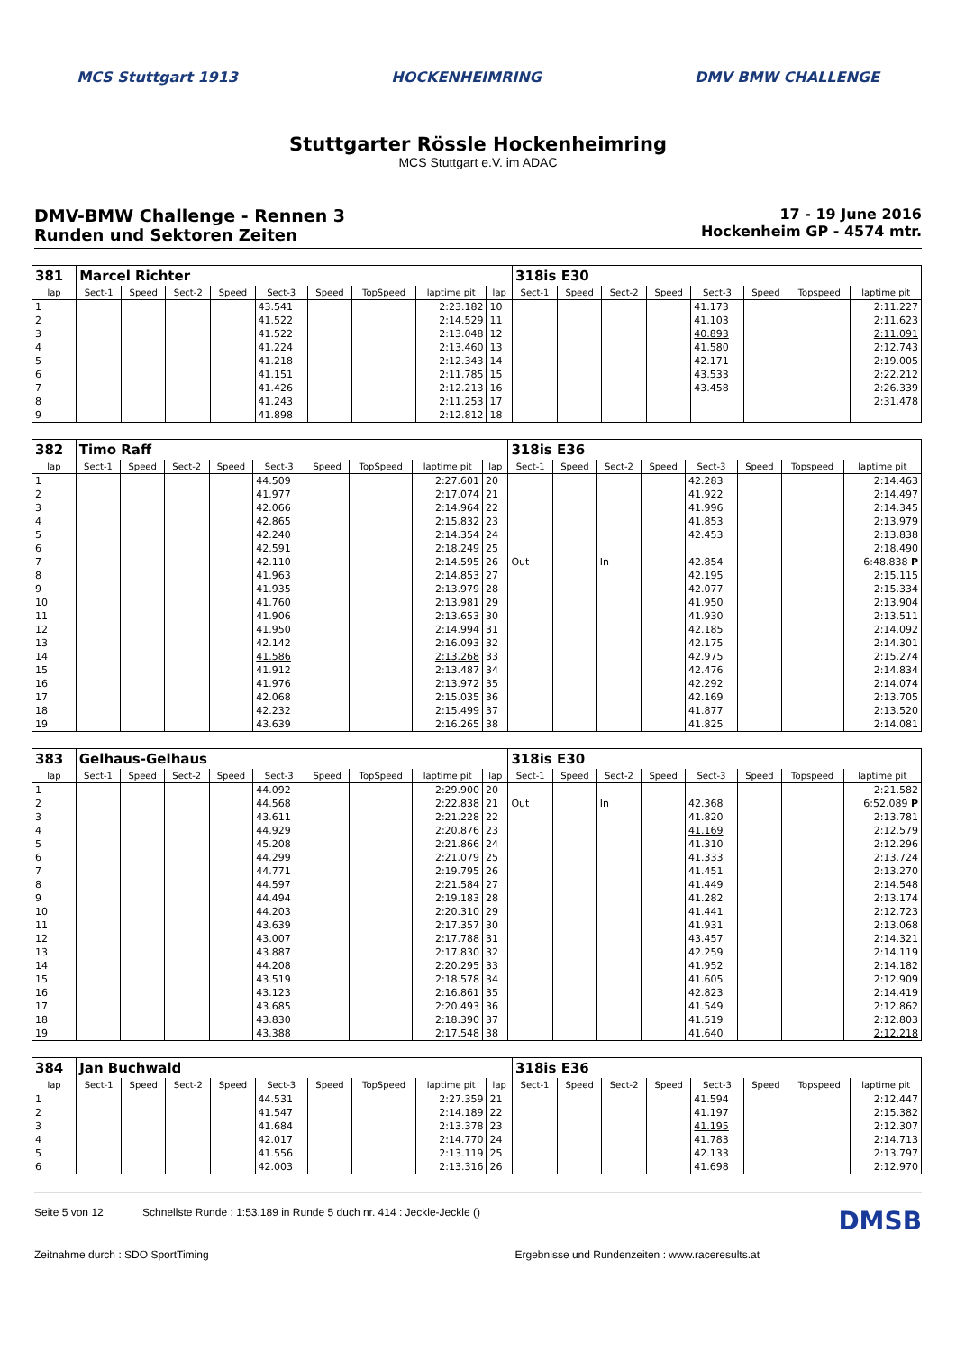MCS Stuttgart 1913 HOCKENHEIMRING DMV BMW CHALLENGE
Stuttgarter Rössle Hockenheimring
MCS Stuttgart e.V. im ADAC
DMV-BMW Challenge - Rennen 3
Runden und Sektoren Zeiten
17 - 19 June 2016
Hockenheim GP - 4574 mtr.
| 381 | Marcel Richter | | | | | | | | | 318is E30 | | | | | | | |
| lap | Sect-1 | Speed | Sect-2 | Speed | Sect-3 | Speed | TopSpeed | laptime pit | lap | Sect-1 | Speed | Sect-2 | Speed | Sect-3 | Speed | Topspeed | laptime pit |
| 1 | | | | | 43.541 | | | 2:23.182 | 10 | | | | | 41.173 | | | 2:11.227 |
| 2 | | | | | 41.522 | | | 2:14.529 | 11 | | | | | 41.103 | | | 2:11.623 |
| 3 | | | | | 41.522 | | | 2:13.048 | 12 | | | | | 40.893 | | | 2:11.091 |
| 4 | | | | | 41.224 | | | 2:13.460 | 13 | | | | | 41.580 | | | 2:12.743 |
| 5 | | | | | 41.218 | | | 2:12.343 | 14 | | | | | 42.171 | | | 2:19.005 |
| 6 | | | | | 41.151 | | | 2:11.785 | 15 | | | | | 43.533 | | | 2:22.212 |
| 7 | | | | | 41.426 | | | 2:12.213 | 16 | | | | | 43.458 | | | 2:26.339 |
| 8 | | | | | 41.243 | | | 2:11.253 | 17 | | | | | | | | 2:31.478 |
| 9 | | | | | 41.898 | | | 2:12.812 | 18 | | | | | | | | |
| 382 | Timo Raff | | | | | | | | | 318is E36 | | | | | | | |
| lap | Sect-1 | Speed | Sect-2 | Speed | Sect-3 | Speed | TopSpeed | laptime pit | lap | Sect-1 | Speed | Sect-2 | Speed | Sect-3 | Speed | Topspeed | laptime pit |
| 1 | | | | | 44.509 | | | 2:27.601 | 20 | | | | | 42.283 | | | 2:14.463 |
| 2 | | | | | 41.977 | | | 2:17.074 | 21 | | | | | 41.922 | | | 2:14.497 |
| 3 | | | | | 42.066 | | | 2:14.964 | 22 | | | | | 41.996 | | | 2:14.345 |
| 4 | | | | | 42.865 | | | 2:15.832 | 23 | | | | | 41.853 | | | 2:13.979 |
| 5 | | | | | 42.240 | | | 2:14.354 | 24 | | | | | 42.453 | | | 2:13.838 |
| 6 | | | | | 42.591 | | | 2:18.249 | 25 | | | | | | | | 2:18.490 |
| 7 | | | | | 42.110 | | | 2:14.595 | 26 | Out | | In | | 42.854 | | | 6:48.838 P |
| 8 | | | | | 41.963 | | | 2:14.853 | 27 | | | | | 42.195 | | | 2:15.115 |
| 9 | | | | | 41.935 | | | 2:13.979 | 28 | | | | | 42.077 | | | 2:15.334 |
| 10 | | | | | 41.760 | | | 2:13.981 | 29 | | | | | 41.950 | | | 2:13.904 |
| 11 | | | | | 41.906 | | | 2:13.653 | 30 | | | | | 41.930 | | | 2:13.511 |
| 12 | | | | | 41.950 | | | 2:14.994 | 31 | | | | | 42.185 | | | 2:14.092 |
| 13 | | | | | 42.142 | | | 2:16.093 | 32 | | | | | 42.175 | | | 2:14.301 |
| 14 | | | | | 41.586 | | | 2:13.268 | 33 | | | | | 42.975 | | | 2:15.274 |
| 15 | | | | | 41.912 | | | 2:13.487 | 34 | | | | | 42.476 | | | 2:14.834 |
| 16 | | | | | 41.976 | | | 2:13.972 | 35 | | | | | 42.292 | | | 2:14.074 |
| 17 | | | | | 42.068 | | | 2:15.035 | 36 | | | | | 42.169 | | | 2:13.705 |
| 18 | | | | | 42.232 | | | 2:15.499 | 37 | | | | | 41.877 | | | 2:13.520 |
| 19 | | | | | 43.639 | | | 2:16.265 | 38 | | | | | 41.825 | | | 2:14.081 |
| 383 | Gelhaus-Gelhaus | | | | | | | | | 318is E30 | | | | | | | |
| lap | Sect-1 | Speed | Sect-2 | Speed | Sect-3 | Speed | TopSpeed | laptime pit | lap | Sect-1 | Speed | Sect-2 | Speed | Sect-3 | Speed | Topspeed | laptime pit |
| 1 | | | | | 44.092 | | | 2:29.900 | 20 | | | | | | | | 2:21.582 |
| 2 | | | | | 44.568 | | | 2:22.838 | 21 | Out | | In | | 42.368 | | | 6:52.089 P |
| 3 | | | | | 43.611 | | | 2:21.228 | 22 | | | | | 41.820 | | | 2:13.781 |
| 4 | | | | | 44.929 | | | 2:20.876 | 23 | | | | | 41.169 | | | 2:12.579 |
| 5 | | | | | 45.208 | | | 2:21.866 | 24 | | | | | 41.310 | | | 2:12.296 |
| 6 | | | | | 44.299 | | | 2:21.079 | 25 | | | | | 41.333 | | | 2:13.724 |
| 7 | | | | | 44.771 | | | 2:19.795 | 26 | | | | | 41.451 | | | 2:13.270 |
| 8 | | | | | 44.597 | | | 2:21.584 | 27 | | | | | 41.449 | | | 2:14.548 |
| 9 | | | | | 44.494 | | | 2:19.183 | 28 | | | | | 41.282 | | | 2:13.174 |
| 10 | | | | | 44.203 | | | 2:20.310 | 29 | | | | | 41.441 | | | 2:12.723 |
| 11 | | | | | 43.639 | | | 2:17.357 | 30 | | | | | 41.931 | | | 2:13.068 |
| 12 | | | | | 43.007 | | | 2:17.788 | 31 | | | | | 43.457 | | | 2:14.321 |
| 13 | | | | | 43.887 | | | 2:17.830 | 32 | | | | | 42.259 | | | 2:14.119 |
| 14 | | | | | 44.208 | | | 2:20.295 | 33 | | | | | 41.952 | | | 2:14.182 |
| 15 | | | | | 43.519 | | | 2:18.578 | 34 | | | | | 41.605 | | | 2:12.909 |
| 16 | | | | | 43.123 | | | 2:16.861 | 35 | | | | | 42.823 | | | 2:14.419 |
| 17 | | | | | 43.685 | | | 2:20.493 | 36 | | | | | 41.549 | | | 2:12.862 |
| 18 | | | | | 43.830 | | | 2:18.390 | 37 | | | | | 41.519 | | | 2:12.803 |
| 19 | | | | | 43.388 | | | 2:17.548 | 38 | | | | | 41.640 | | | 2:12.218 |
| 384 | Jan Buchwald | | | | | | | | | 318is E36 | | | | | | | |
| lap | Sect-1 | Speed | Sect-2 | Speed | Sect-3 | Speed | TopSpeed | laptime pit | lap | Sect-1 | Speed | Sect-2 | Speed | Sect-3 | Speed | Topspeed | laptime pit |
| 1 | | | | | 44.531 | | | 2:27.359 | 21 | | | | | 41.594 | | | 2:12.447 |
| 2 | | | | | 41.547 | | | 2:14.189 | 22 | | | | | 41.197 | | | 2:15.382 |
| 3 | | | | | 41.684 | | | 2:13.378 | 23 | | | | | 41.195 | | | 2:12.307 |
| 4 | | | | | 42.017 | | | 2:14.770 | 24 | | | | | 41.783 | | | 2:14.713 |
| 5 | | | | | 41.556 | | | 2:13.119 | 25 | | | | | 42.133 | | | 2:13.797 |
| 6 | | | | | 42.003 | | | 2:13.316 | 26 | | | | | 41.698 | | | 2:12.970 |
Seite 5 von 12 Schnellste Runde : 1:53.189 in Runde 5 duch nr. 414 : Jeckle-Jeckle () DMSB
Zeitnahme durch : SDO SportTiming Ergebnisse und Rundenzeiten : www.raceresults.at